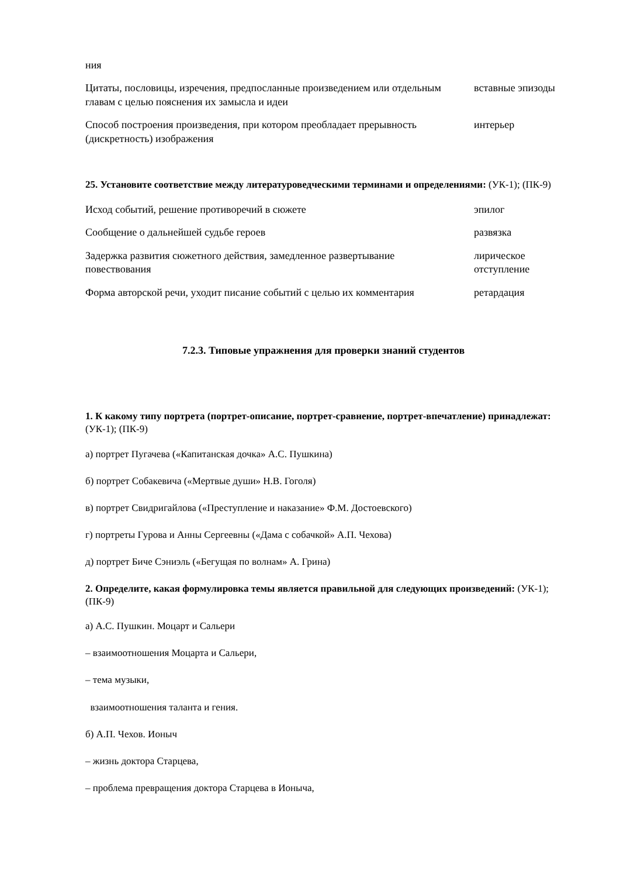| ния | |
| Цитаты, пословицы, изречения, предпосланные произведением или отдельным главам с целью пояснения их замысла и идеи | вставные эпизоды |
| Способ построения произведения, при котором преобладает прерывность (дискретность) изображения | интерьер |
25. Установите соответствие между литературоведческими терминами и определениями: (УК-1); (ПК-9)
| Исход событий, решение противоречий в сюжете | эпилог |
| Сообщение о дальнейшей судьбе героев | развязка |
| Задержка развития сюжетного действия, замедленное развертывание повествования | лирическое отступление |
| Форма авторской речи, уходит писание событий с целью их комментария | ретардация |
7.2.3. Типовые упражнения для проверки знаний студентов
1. К какому типу портрета (портрет-описание, портрет-сравнение, портрет-впечатление) принадлежат: (УК-1); (ПК-9)
а) портрет Пугачева («Капитанская дочка» А.С. Пушкина)
б) портрет Собакевича («Мертвые души» Н.В. Гоголя)
в) портрет Свидригайлова («Преступление и наказание» Ф.М. Достоевского)
г) портреты Гурова и Анны Сергеевны («Дама с собачкой» А.П. Чехова)
д) портрет Биче Сэниэль («Бегущая по волнам» А. Грина)
2. Определите, какая формулировка темы является правильной для следующих произведений: (УК-1); (ПК-9)
а) А.С. Пушкин. Моцарт и Сальери
– взаимоотношения Моцарта и Сальери,
– тема музыки,
взаимоотношения таланта и гения.
б) А.П. Чехов. Ионыч
– жизнь доктора Старцева,
– проблема превращения доктора Старцева в Ионыча,